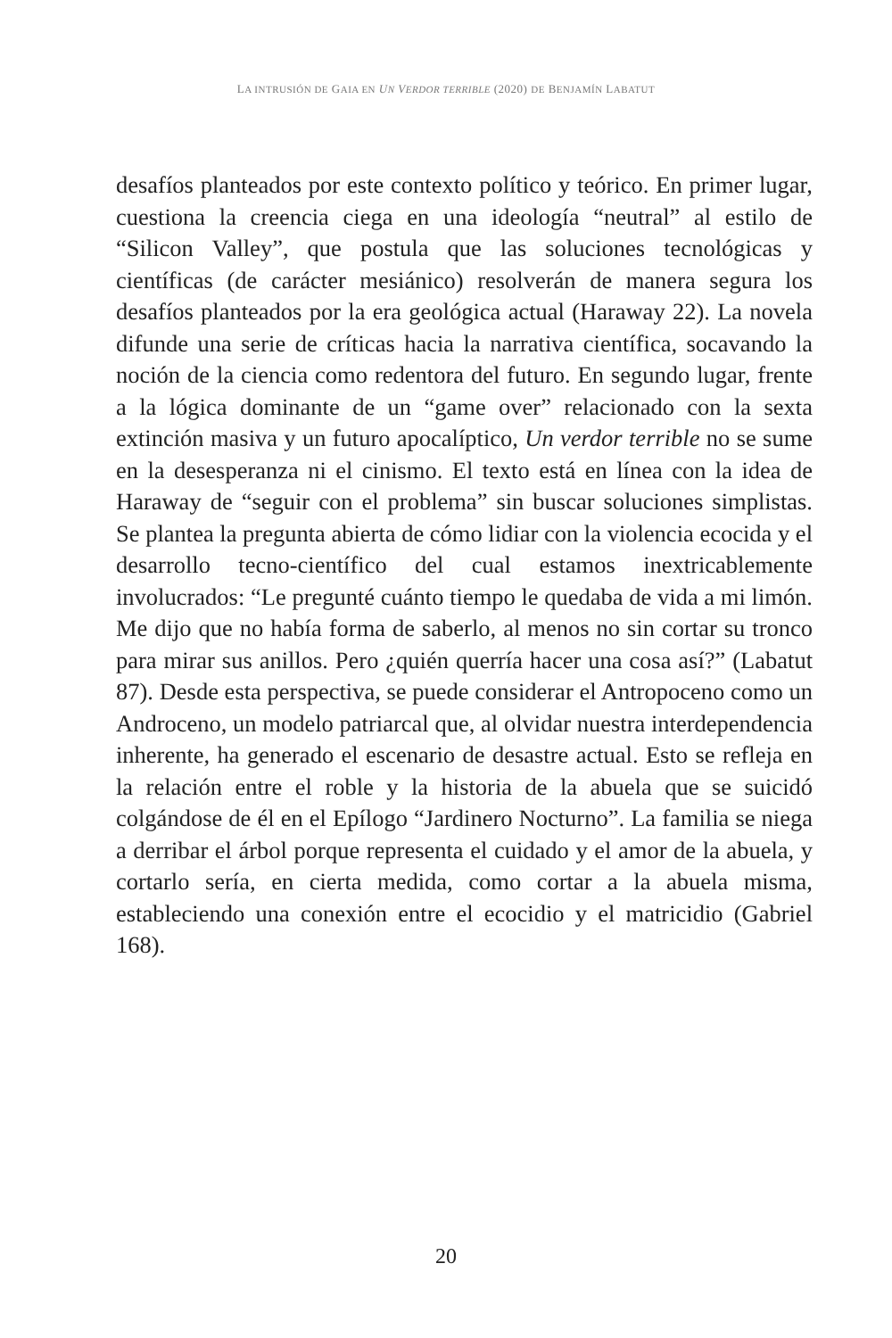LA INTRUSIÓN DE GAIA EN UN VERDOR TERRIBLE (2020) DE BENJAMÍN LABATUT
desafíos planteados por este contexto político y teórico. En primer lugar, cuestiona la creencia ciega en una ideología “neutral” al estilo de “Silicon Valley”, que postula que las soluciones tecnológicas y científicas (de carácter mesiánico) resolverán de manera segura los desafíos planteados por la era geológica actual (Haraway 22). La novela difunde una serie de críticas hacia la narrativa científica, socavando la noción de la ciencia como redentora del futuro. En segundo lugar, frente a la lógica dominante de un “game over” relacionado con la sexta extinción masiva y un futuro apocalíptico, Un verdor terrible no se sume en la desesperanza ni el cinismo. El texto está en línea con la idea de Haraway de “seguir con el problema” sin buscar soluciones simplistas. Se plantea la pregunta abierta de cómo lidiar con la violencia ecocida y el desarrollo tecno-científico del cual estamos inextricablemente involucrados: “Le pregunté cuánto tiempo le quedaba de vida a mi limón. Me dijo que no había forma de saberlo, al menos no sin cortar su tronco para mirar sus anillos. Pero ¿quién querría hacer una cosa así?” (Labatut 87). Desde esta perspectiva, se puede considerar el Antropoceno como un Androceno, un modelo patriarcal que, al olvidar nuestra interdependencia inherente, ha generado el escenario de desastre actual. Esto se refleja en la relación entre el roble y la historia de la abuela que se suicidó colgándose de él en el Epílogo “Jardinero Nocturno”. La familia se niega a derribar el árbol porque representa el cuidado y el amor de la abuela, y cortarlo sería, en cierta medida, como cortar a la abuela misma, estableciendo una conexión entre el ecocidio y el matricidio (Gabriel 168).
20